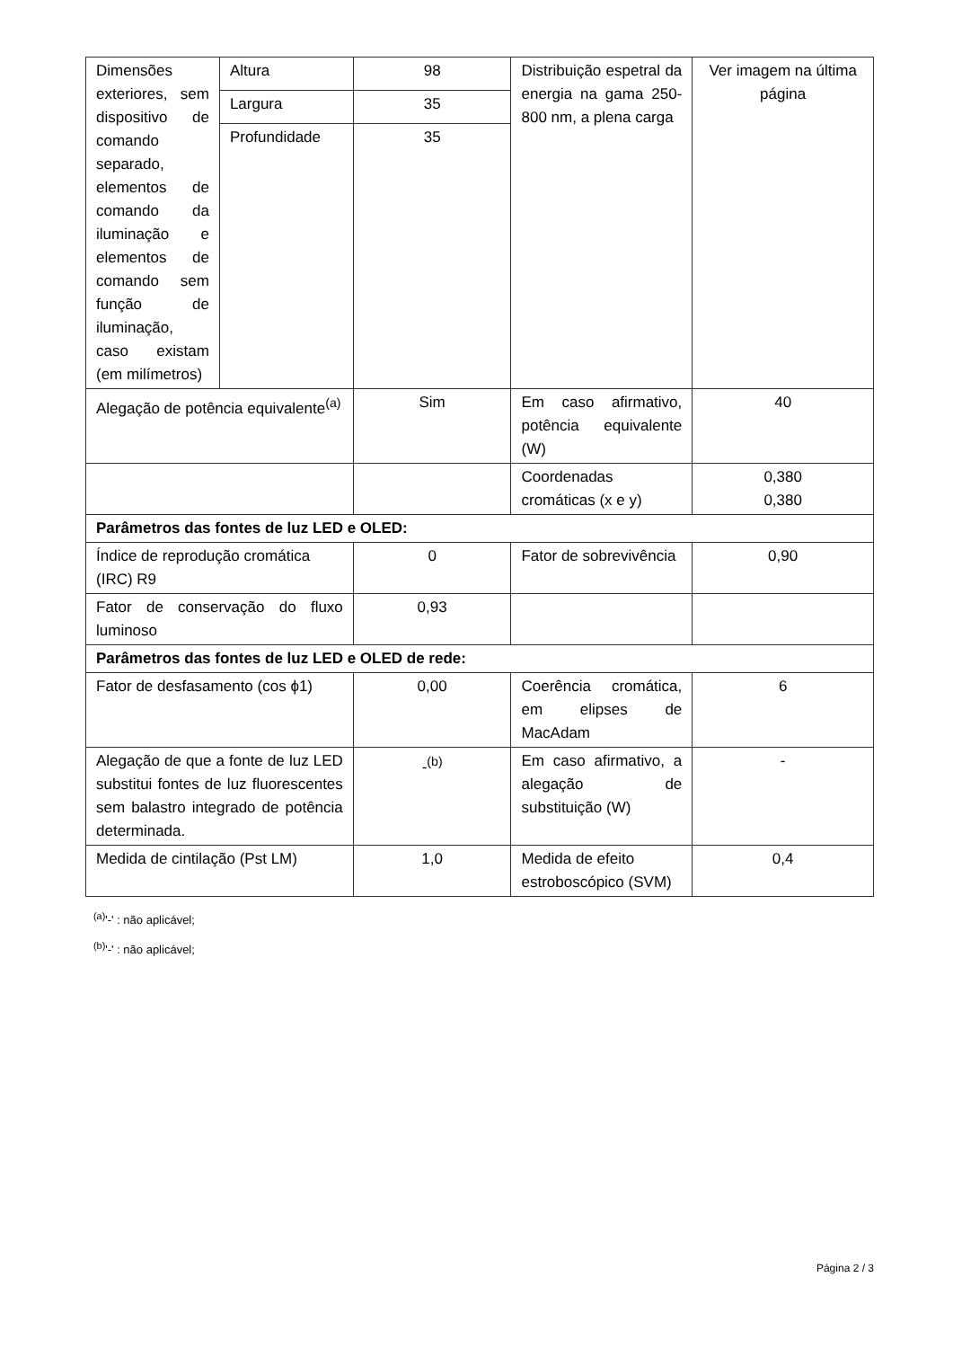| Dimensões exteriores, sem dispositivo de comando separado, elementos de comando da iluminação e elementos de comando sem função de iluminação, caso existam (em milímetros) | Altura | 98 | Distribuição espetral da energia na gama 250-800 nm, a plena carga | Ver imagem na última página |
| | Largura | 35 | | |
| | Profundidade | 35 | | |
| Alegação de potência equivalente<sup>(a)</sup> | | Sim | Em caso afirmativo, potência equivalente (W) | 40 |
| | | | Coordenadas cromáticas (x e y) | 0,380 0,380 |
| Parâmetros das fontes de luz LED e OLED: | | | | |
| Índice de reprodução cromática (IRC) R9 | | 0 | Fator de sobrevivência | 0,90 |
| Fator de conservação do fluxo luminoso | | 0,93 | | |
| Parâmetros das fontes de luz LED e OLED de rede: | | | | |
| Fator de desfasamento (cos ϕ1) | | 0,00 | Coerência cromática, em elipses de MacAdam | 6 |
| Alegação de que a fonte de luz LED substitui fontes de luz fluorescentes sem balastro integrado de potência determinada. | | -<sup>(b)</sup> | Em caso afirmativo, a alegação de substituição (W) | - |
| Medida de cintilação (Pst LM) | | 1,0 | Medida de efeito estroboscópico (SVM) | 0,4 |
<sup>(a)</sup> '-' : não aplicável;
<sup>(b)</sup> '-' : não aplicável;
Página 2 / 3